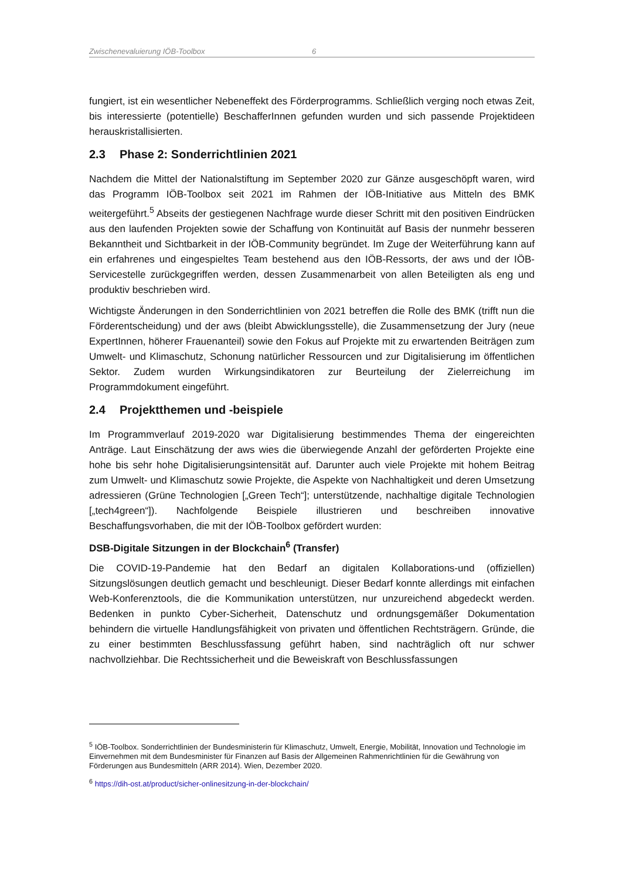Zwischenevaluierung IÖB-Toolbox 6
fungiert, ist ein wesentlicher Nebeneffekt des Förderprogramms. Schließlich verging noch etwas Zeit, bis interessierte (potentielle) BeschafferInnen gefunden wurden und sich passende Projektideen herauskristallisierten.
2.3 Phase 2: Sonderrichtlinien 2021
Nachdem die Mittel der Nationalstiftung im September 2020 zur Gänze ausgeschöpft waren, wird das Programm IÖB-Toolbox seit 2021 im Rahmen der IÖB-Initiative aus Mitteln des BMK weitergeführt.<sup>5</sup> Abseits der gestiegenen Nachfrage wurde dieser Schritt mit den positiven Eindrücken aus den laufenden Projekten sowie der Schaffung von Kontinuität auf Basis der nunmehr besseren Bekanntheit und Sichtbarkeit in der IÖB-Community begründet. Im Zuge der Weiterführung kann auf ein erfahrenes und eingespieltes Team bestehend aus den IÖB-Ressorts, der aws und der IÖB-Servicestelle zurückgegriffen werden, dessen Zusammenarbeit von allen Beteiligten als eng und produktiv beschrieben wird.
Wichtigste Änderungen in den Sonderrichtlinien von 2021 betreffen die Rolle des BMK (trifft nun die Förderentscheidung) und der aws (bleibt Abwicklungsstelle), die Zusammensetzung der Jury (neue ExpertInnen, höherer Frauenanteil) sowie den Fokus auf Projekte mit zu erwartenden Beiträgen zum Umwelt- und Klimaschutz, Schonung natürlicher Ressourcen und zur Digitalisierung im öffentlichen Sektor. Zudem wurden Wirkungsindikatoren zur Beurteilung der Zielerreichung im Programmdokument eingeführt.
2.4 Projektthemen und -beispiele
Im Programmverlauf 2019-2020 war Digitalisierung bestimmendes Thema der eingereichten Anträge. Laut Einschätzung der aws wies die überwiegende Anzahl der geförderten Projekte eine hohe bis sehr hohe Digitalisierungsintensität auf. Darunter auch viele Projekte mit hohem Beitrag zum Umwelt- und Klimaschutz sowie Projekte, die Aspekte von Nachhaltigkeit und deren Umsetzung adressieren (Grüne Technologien [„Green Tech“]; unterstützende, nachhaltige digitale Technologien [„tech4green“]). Nachfolgende Beispiele illustrieren und beschreiben innovative Beschaffungsvorhaben, die mit der IÖB-Toolbox gefördert wurden:
DSB-Digitale Sitzungen in der Blockchain<sup>6</sup> (Transfer)
Die COVID-19-Pandemie hat den Bedarf an digitalen Kollaborations-und (offiziellen) Sitzungslösungen deutlich gemacht und beschleunigt. Dieser Bedarf konnte allerdings mit einfachen Web-Konferenztools, die die Kommunikation unterstützen, nur unzureichend abgedeckt werden. Bedenken in punkto Cyber-Sicherheit, Datenschutz und ordnungsgemäßer Dokumentation behindern die virtuelle Handlungsfähigkeit von privaten und öffentlichen Rechtsträgern. Gründe, die zu einer bestimmten Beschlussfassung geführt haben, sind nachträglich oft nur schwer nachvollziehbar. Die Rechtssicherheit und die Beweiskraft von Beschlussfassungen
<sup>5</sup> IÖB-Toolbox. Sonderrichtlinien der Bundesministerin für Klimaschutz, Umwelt, Energie, Mobilität, Innovation und Technologie im Einvernehmen mit dem Bundesminister für Finanzen auf Basis der Allgemeinen Rahmenrichtlinien für die Gewährung von Förderungen aus Bundesmitteln (ARR 2014). Wien, Dezember 2020.
<sup>6</sup> https://dih-ost.at/product/sicher-onlinesitzung-in-der-blockchain/